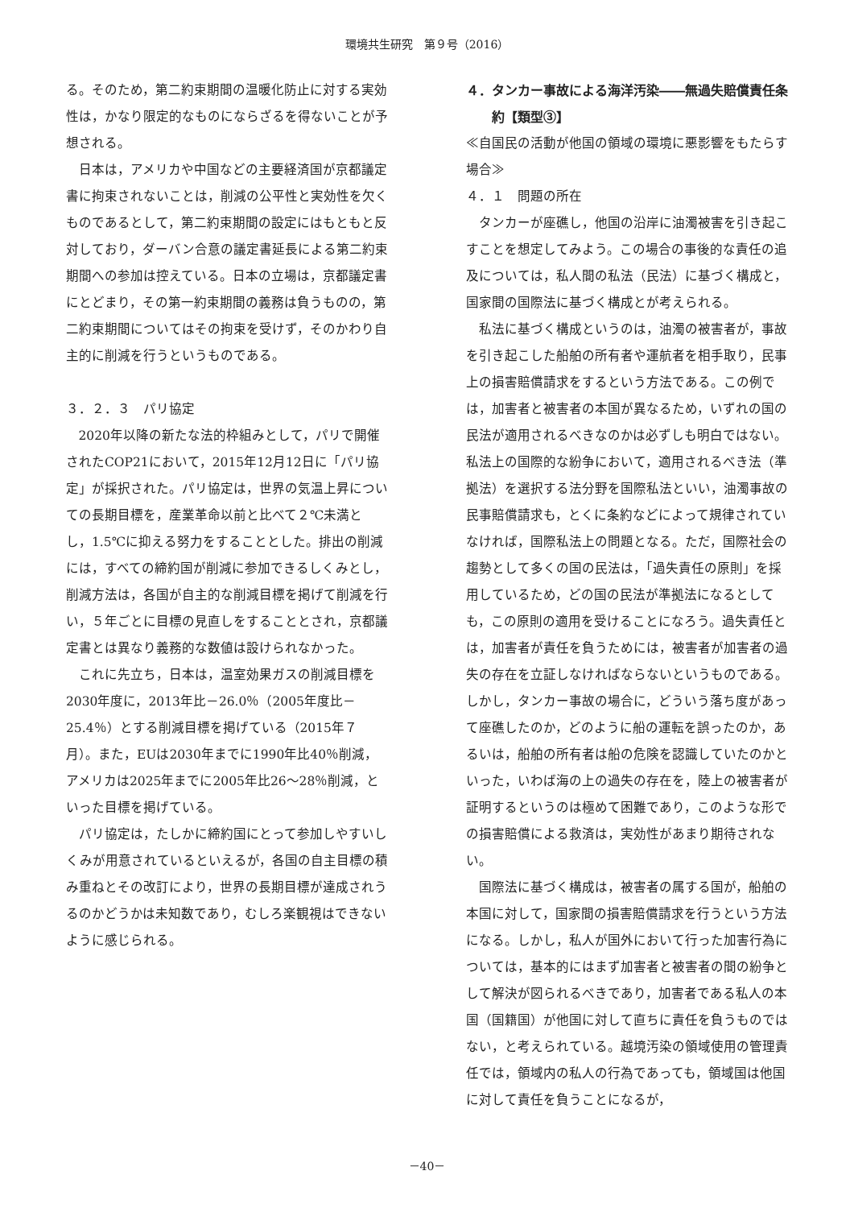環境共生研究　第９号（2016）
る。そのため，第二約束期間の温暖化防止に対する実効性は，かなり限定的なものにならざるを得ないことが予想される。
日本は，アメリカや中国などの主要経済国が京都議定書に拘束されないことは，削減の公平性と実効性を欠くものであるとして，第二約束期間の設定にはもともと反対しており，ダーバン合意の議定書延長による第二約束期間への参加は控えている。日本の立場は，京都議定書にとどまり，その第一約束期間の義務は負うものの，第二約束期間についてはその拘束を受けず，そのかわり自主的に削減を行うというものである。
３．２．３　パリ協定
2020年以降の新たな法的枠組みとして，パリで開催されたCOP21において，2015年12月12日に「パリ協定」が採択された。パリ協定は，世界の気温上昇についての長期目標を，産業革命以前と比べて２℃未満とし，1.5℃に抑える努力をすることとした。排出の削減には，すべての締約国が削減に参加できるしくみとし，削減方法は，各国が自主的な削減目標を掲げて削減を行い，５年ごとに目標の見直しをすることとされ，京都議定書とは異なり義務的な数値は設けられなかった。
これに先立ち，日本は，温室効果ガスの削減目標を2030年度に，2013年比－26.0％（2005年度比－25.4％）とする削減目標を掲げている（2015年７月）。また，EUは2030年までに1990年比40％削減，アメリカは2025年までに2005年比26～28％削減，といった目標を掲げている。
パリ協定は，たしかに締約国にとって参加しやすいしくみが用意されているといえるが，各国の自主目標の積み重ねとその改訂により，世界の長期目標が達成されうるのかどうかは未知数であり，むしろ楽観視はできないように感じられる。
４．タンカー事故による海洋汚染――無過失賠償責任条約【類型③】
≪自国民の活動が他国の領域の環境に悪影響をもたらす場合≫
４．１　問題の所在
タンカーが座礁し，他国の沿岸に油濁被害を引き起こすことを想定してみよう。この場合の事後的な責任の追及については，私人間の私法（民法）に基づく構成と，国家間の国際法に基づく構成とが考えられる。
私法に基づく構成というのは，油濁の被害者が，事故を引き起こした船舶の所有者や運航者を相手取り，民事上の損害賠償請求をするという方法である。この例では，加害者と被害者の本国が異なるため，いずれの国の民法が適用されるべきなのかは必ずしも明白ではない。私法上の国際的な紛争において，適用されるべき法（準拠法）を選択する法分野を国際私法といい，油濁事故の民事賠償請求も，とくに条約などによって規律されていなければ，国際私法上の問題となる。ただ，国際社会の趨勢として多くの国の民法は，「過失責任の原則」を採用しているため，どの国の民法が準拠法になるとしても，この原則の適用を受けることになろう。過失責任とは，加害者が責任を負うためには，被害者が加害者の過失の存在を立証しなければならないというものである。しかし，タンカー事故の場合に，どういう落ち度があって座礁したのか，どのように船の運転を誤ったのか，あるいは，船舶の所有者は船の危険を認識していたのかといった，いわば海の上の過失の存在を，陸上の被害者が証明するというのは極めて困難であり，このような形での損害賠償による救済は，実効性があまり期待されない。
国際法に基づく構成は，被害者の属する国が，船舶の本国に対して，国家間の損害賠償請求を行うという方法になる。しかし，私人が国外において行った加害行為については，基本的にはまず加害者と被害者の間の紛争として解決が図られるべきであり，加害者である私人の本国（国籍国）が他国に対して直ちに責任を負うものではない，と考えられている。越境汚染の領域使用の管理責任では，領域内の私人の行為であっても，領域国は他国に対して責任を負うことになるが，
－40－